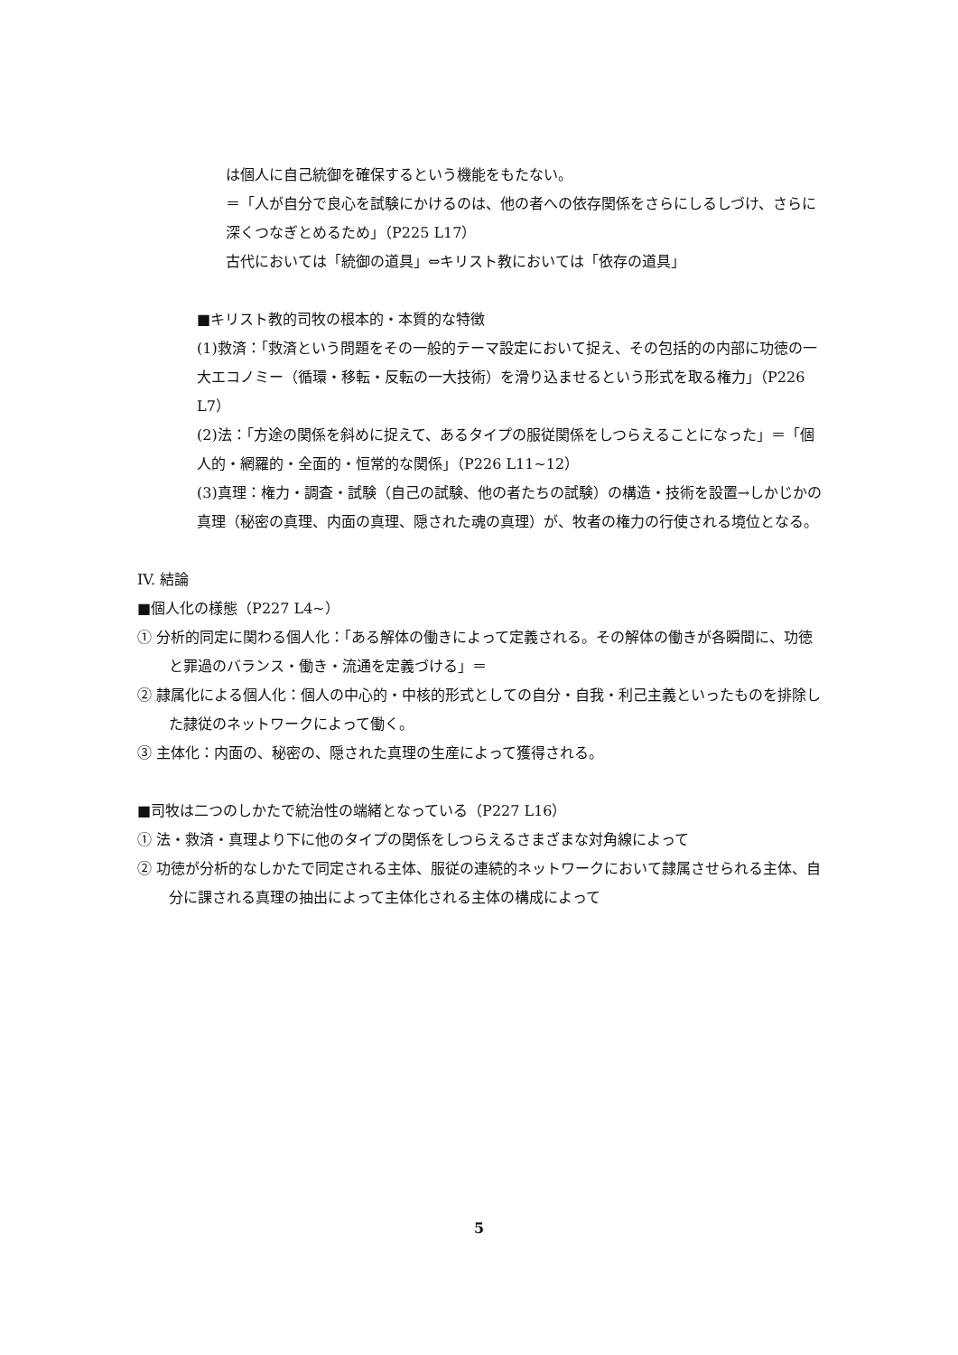は個人に自己統御を確保するという機能をもたない。
＝「人が自分で良心を試験にかけるのは、他の者への依存関係をさらにしるしづけ、さらに深くつなぎとめるため」（P225 L17）
古代においては「統御の道具」⇔キリスト教においては「依存の道具」
■キリスト教的司牧の根本的・本質的な特徴
(1)救済：「救済という問題をその一般的テーマ設定において捉え、その包括的の内部に功徳の一大エコノミー（循環・移転・反転の一大技術）を滑り込ませるという形式を取る権力」（P226 L7）
(2)法：「方途の関係を斜めに捉えて、あるタイプの服従関係をしつらえることになった」＝「個人的・網羅的・全面的・恒常的な関係」（P226 L11~12）
(3)真理：権力・調査・試験（自己の試験、他の者たちの試験）の構造・技術を設置→しかじかの真理（秘密の真理、内面の真理、隠された魂の真理）が、牧者の権力の行使される境位となる。
IV. 結論
■個人化の様態（P227 L4~）
① 分析的同定に関わる個人化：「ある解体の働きによって定義される。その解体の働きが各瞬間に、功徳と罪過のバランス・働き・流通を定義づける」＝
② 隷属化による個人化：個人の中心的・中核的形式としての自分・自我・利己主義といったものを排除した隷従のネットワークによって働く。
③ 主体化：内面の、秘密の、隠された真理の生産によって獲得される。
■司牧は二つのしかたで統治性の端緒となっている（P227 L16）
① 法・救済・真理より下に他のタイプの関係をしつらえるさまざまな対角線によって
② 功徳が分析的なしかたで同定される主体、服従の連続的ネットワークにおいて隷属させられる主体、自分に課される真理の抽出によって主体化される主体の構成によって
5